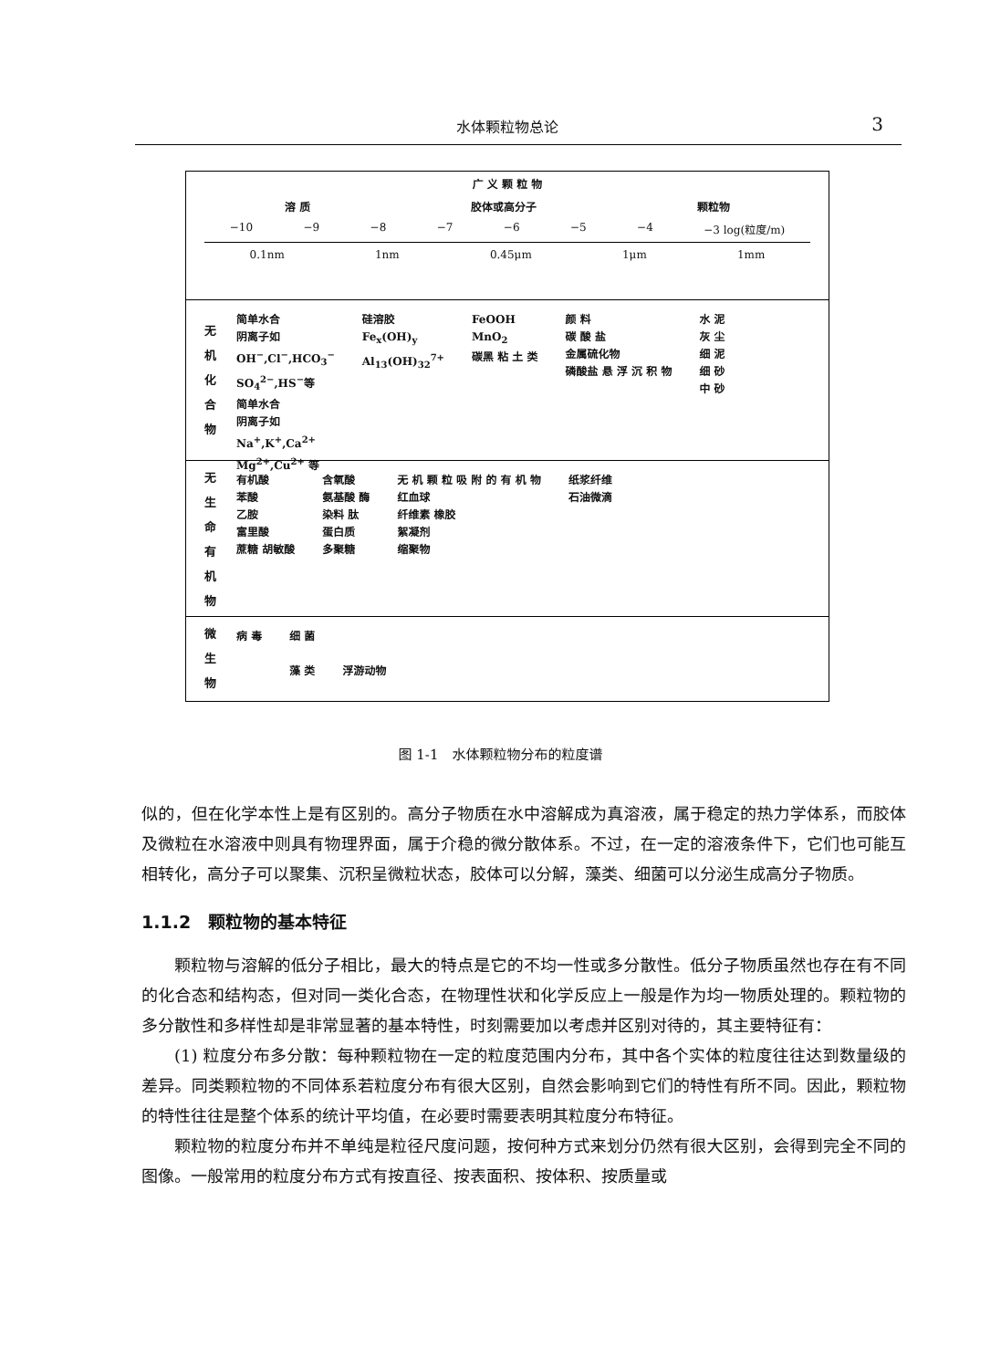水体颗粒物总论 3
广 义 颗 粒 物
溶 质 胶体或高分子 颗粒物
−10 −9 −8 −7 −6 −5 −4 −3 log(粒度/m)
0.1nm 1nm 0.45μm 1μm 1mm
无 机 化 合 物
简单水合
阴离子如
OH<sup>−</sup>,Cl<sup>−</sup>,HCO<sub>3</sub><sup>−</sup>
SO<sub>4</sub><sup>2−</sup>,HS<sup>−</sup>等
简单水合
阴离子如
Na<sup>+</sup>,K<sup>+</sup>,Ca<sup>2+</sup>
Mg<sup>2+</sup>,Cu<sup>2+</sup> 等
硅溶胶
Fe<sub>x</sub>(OH)<sub>y</sub>
Al<sub>13</sub>(OH)<sub>32</sub><sup>7+</sup>
FeOOH
MnO<sub>2</sub>
碳黑 粘 土 类
颜 料
碳 酸 盐
金属硫化物
磷酸盐 悬 浮 沉 积 物
水 泥
灰 尘
细 泥
细 砂
中 砂
无 生 命 有 机 物
有机酸
苯酸
乙胺
富里酸
蔗糖 胡敏酸
含氧酸
氨基酸 酶
染料 肽
蛋白质
多聚糖
无 机 颗 粒 吸 附 的 有 机 物
红血球
纤维素 橡胶
絮凝剂
缩聚物
纸浆纤维
石油微滴
微 生 物
病 毒 细 菌
藻 类
浮游动物
图 1-1　水体颗粒物分布的粒度谱
似的，但在化学本性上是有区别的。高分子物质在水中溶解成为真溶液，属于稳定的热力学体系，而胶体及微粒在水溶液中则具有物理界面，属于介稳的微分散体系。不过，在一定的溶液条件下，它们也可能互相转化，高分子可以聚集、沉积呈微粒状态，胶体可以分解，藻类、细菌可以分泌生成高分子物质。
1.1.2　颗粒物的基本特征
颗粒物与溶解的低分子相比，最大的特点是它的不均一性或多分散性。低分子物质虽然也存在有不同的化合态和结构态，但对同一类化合态，在物理性状和化学反应上一般是作为均一物质处理的。颗粒物的多分散性和多样性却是非常显著的基本特性，时刻需要加以考虑并区别对待的，其主要特征有：
(1) 粒度分布多分散：每种颗粒物在一定的粒度范围内分布，其中各个实体的粒度往往达到数量级的差异。同类颗粒物的不同体系若粒度分布有很大区别，自然会影响到它们的特性有所不同。因此，颗粒物的特性往往是整个体系的统计平均值，在必要时需要表明其粒度分布特征。
颗粒物的粒度分布并不单纯是粒径尺度问题，按何种方式来划分仍然有很大区别，会得到完全不同的图像。一般常用的粒度分布方式有按直径、按表面积、按体积、按质量或